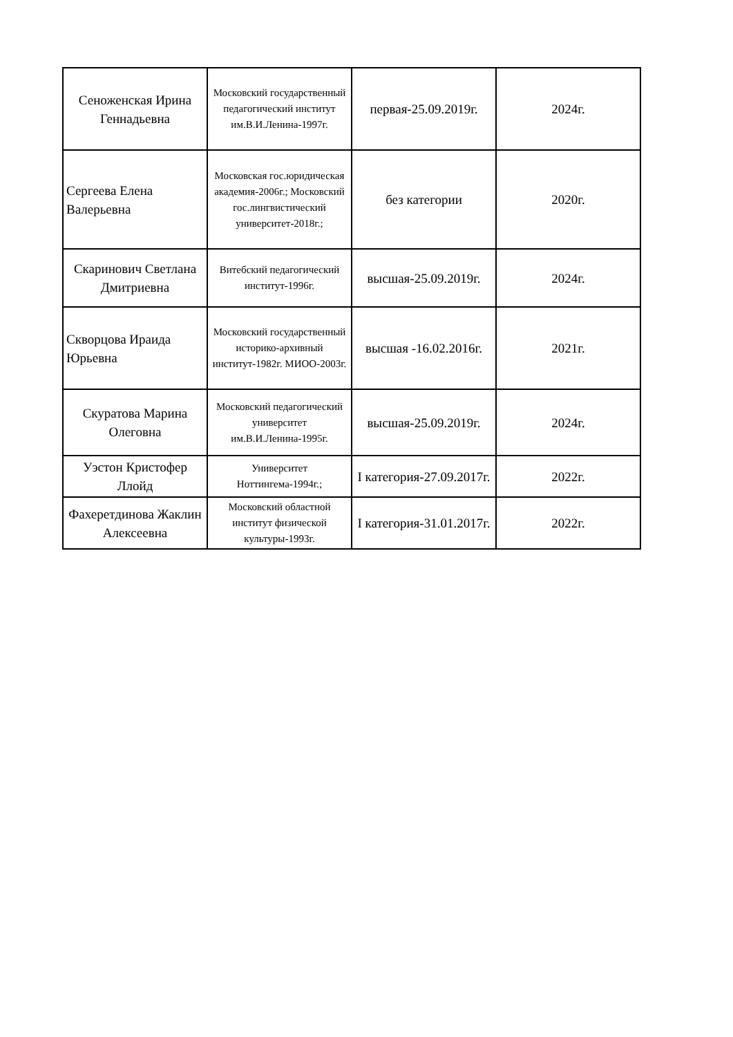| Сеноженская Ирина Геннадьевна | Московский государственный педагогический институт им.В.И.Ленина-1997г. | первая-25.09.2019г. | 2024г. |
| Сергеева Елена Валерьевна | Московская гос.юридическая академия-2006г.; Московский гос.лингвистический университет-2018г.; | без категории | 2020г. |
| Скаринович Светлана Дмитриевна | Витебский педагогический институт-1996г. | высшая-25.09.2019г. | 2024г. |
| Скворцова Ираида Юрьевна | Московский государственный историко-архивный институт-1982г. МИОО-2003г. | высшая -16.02.2016г. | 2021г. |
| Скуратова Марина Олеговна | Московский педагогический университет им.В.И.Ленина-1995г. | высшая-25.09.2019г. | 2024г. |
| Уэстон Кристофер Ллойд | Университет Ноттингема-1994г.; | I категория-27.09.2017г. | 2022г. |
| Фахеретдинова Жаклин Алексеевна | Московский областной институт физической культуры-1993г. | I категория-31.01.2017г. | 2022г. |